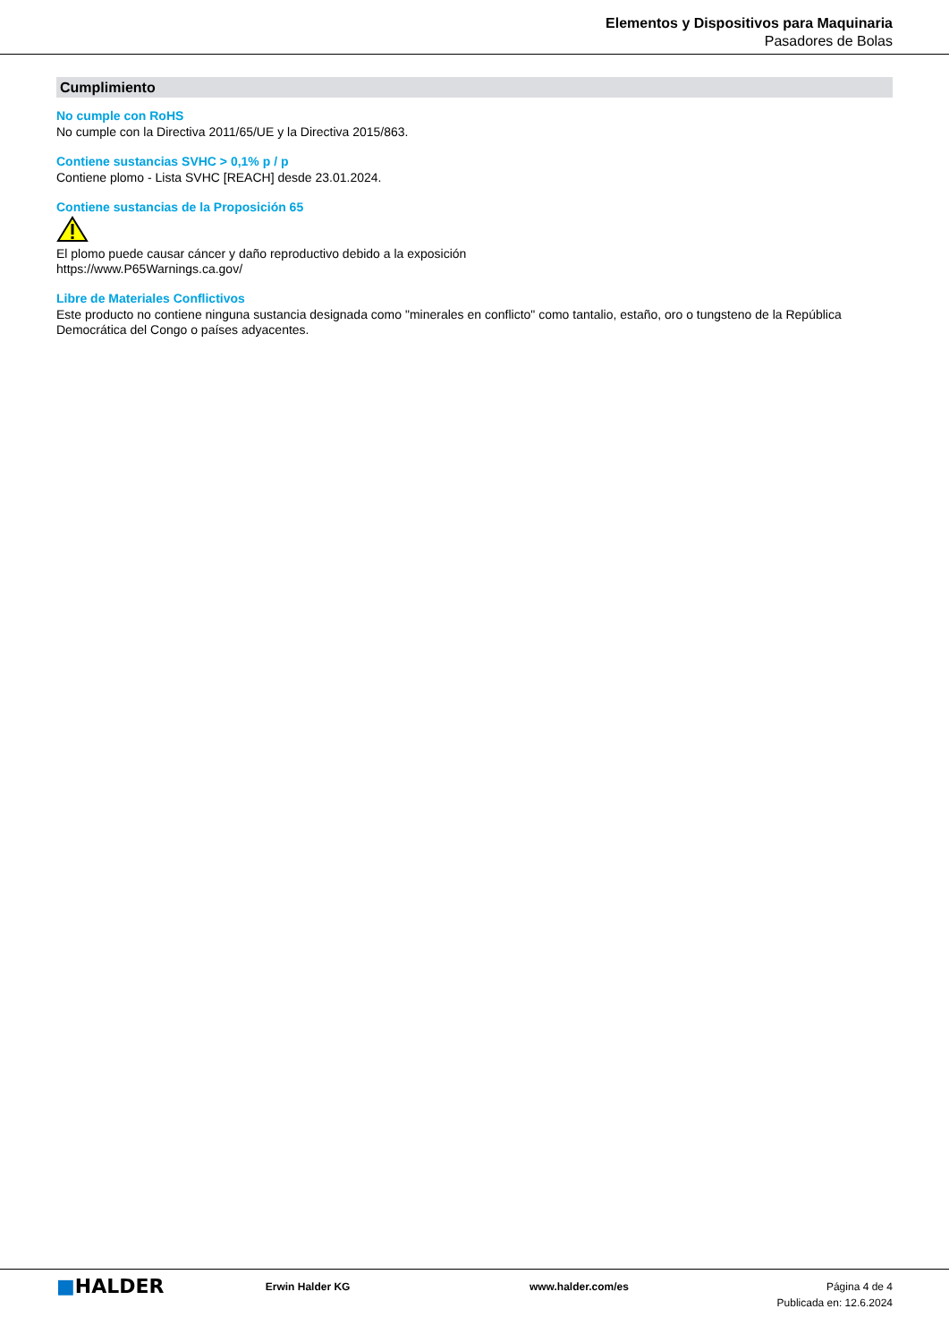Elementos y Dispositivos para Maquinaria
Pasadores de Bolas
Cumplimiento
No cumple con RoHS
No cumple con la Directiva 2011/65/UE y la Directiva 2015/863.
Contiene sustancias SVHC > 0,1% p / p
Contiene plomo - Lista SVHC [REACH] desde 23.01.2024.
Contiene sustancias de la Proposición 65
El plomo puede causar cáncer y daño reproductivo debido a la exposición
https://www.P65Warnings.ca.gov/
Libre de Materiales Conflictivos
Este producto no contiene ninguna sustancia designada como "minerales en conflicto" como tantalio, estaño, oro o tungsteno de la República Democrática del Congo o países adyacentes.
■HALDER
Erwin Halder KG www.halder.com/es Página 4 de 4
Publicada en: 12.6.2024